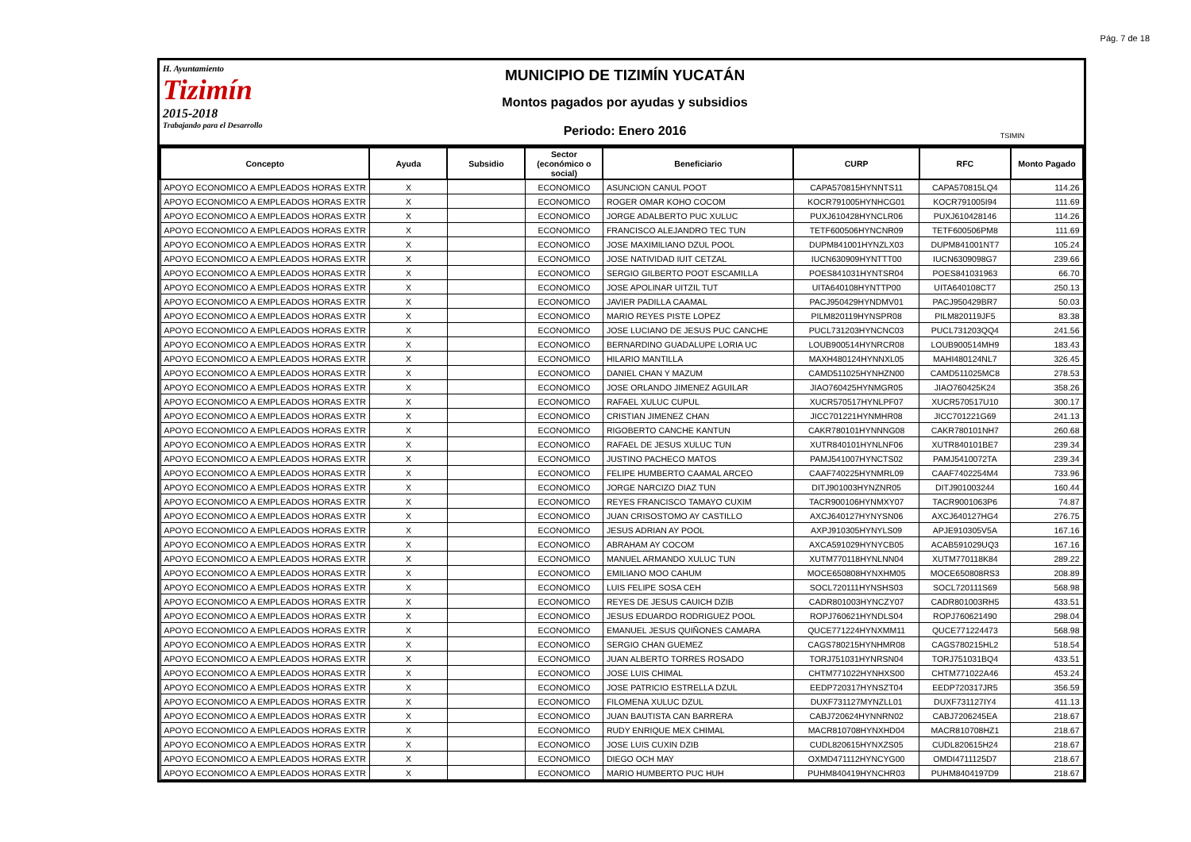Pág. 7 de 18
H. Ayuntamiento
Tizimín
2015-2018
Trabajando para el Desarrollo
MUNICIPIO DE TIZIMÍN YUCATÁN
Montos pagados por ayudas y subsidios
Periodo: Enero 2016
TSIMIN
| Concepto | Ayuda | Subsidio | Sector (económico o social) | Beneficiario | CURP | RFC | Monto Pagado |
| --- | --- | --- | --- | --- | --- | --- | --- |
| APOYO ECONOMICO A EMPLEADOS HORAS EXTR | X | | ECONOMICO | ASUNCION CANUL POOT | CAPA570815HYNNTS11 | CAPA570815LQ4 | 114.26 |
| APOYO ECONOMICO A EMPLEADOS HORAS EXTR | X | | ECONOMICO | ROGER OMAR KOHO COCOM | KOCR791005HYNHCG01 | KOCR791005I94 | 111.69 |
| APOYO ECONOMICO A EMPLEADOS HORAS EXTR | X | | ECONOMICO | JORGE ADALBERTO PUC XULUC | PUXJ610428HYNCLR06 | PUXJ610428146 | 114.26 |
| APOYO ECONOMICO A EMPLEADOS HORAS EXTR | X | | ECONOMICO | FRANCISCO ALEJANDRO TEC TUN | TETF600506HYNCNR09 | TETF600506PM8 | 111.69 |
| APOYO ECONOMICO A EMPLEADOS HORAS EXTR | X | | ECONOMICO | JOSE MAXIMILIANO DZUL POOL | DUPM841001HYNZLX03 | DUPM841001NT7 | 105.24 |
| APOYO ECONOMICO A EMPLEADOS HORAS EXTR | X | | ECONOMICO | JOSE NATIVIDAD IUIT CETZAL | IUCN630909HYNTTT00 | IUCN6309098G7 | 239.66 |
| APOYO ECONOMICO A EMPLEADOS HORAS EXTR | X | | ECONOMICO | SERGIO GILBERTO POOT ESCAMILLA | POES841031HYNTSR04 | POES841031963 | 66.70 |
| APOYO ECONOMICO A EMPLEADOS HORAS EXTR | X | | ECONOMICO | JOSE APOLINAR UITZIL TUT | UITA640108HYNTTP00 | UITA640108CT7 | 250.13 |
| APOYO ECONOMICO A EMPLEADOS HORAS EXTR | X | | ECONOMICO | JAVIER PADILLA CAAMAL | PACJ950429HYNDMV01 | PACJ950429BR7 | 50.03 |
| APOYO ECONOMICO A EMPLEADOS HORAS EXTR | X | | ECONOMICO | MARIO REYES PISTE LOPEZ | PILM820119HYNSPR08 | PILM820119JF5 | 83.38 |
| APOYO ECONOMICO A EMPLEADOS HORAS EXTR | X | | ECONOMICO | JOSE LUCIANO DE JESUS PUC CANCHE | PUCL731203HYNCNC03 | PUCL731203QQ4 | 241.56 |
| APOYO ECONOMICO A EMPLEADOS HORAS EXTR | X | | ECONOMICO | BERNARDINO GUADALUPE LORIA UC | LOUB900514HYNRCR08 | LOUB900514MH9 | 183.43 |
| APOYO ECONOMICO A EMPLEADOS HORAS EXTR | X | | ECONOMICO | HILARIO MANTILLA | MAXH480124HYNNXL05 | MAHI480124NL7 | 326.45 |
| APOYO ECONOMICO A EMPLEADOS HORAS EXTR | X | | ECONOMICO | DANIEL CHAN Y MAZUM | CAMD511025HYNHZN00 | CAMD511025MC8 | 278.53 |
| APOYO ECONOMICO A EMPLEADOS HORAS EXTR | X | | ECONOMICO | JOSE ORLANDO JIMENEZ AGUILAR | JIAO760425HYNMGR05 | JIAO760425K24 | 358.26 |
| APOYO ECONOMICO A EMPLEADOS HORAS EXTR | X | | ECONOMICO | RAFAEL XULUC CUPUL | XUCR570517HYNLPF07 | XUCR570517U10 | 300.17 |
| APOYO ECONOMICO A EMPLEADOS HORAS EXTR | X | | ECONOMICO | CRISTIAN JIMENEZ CHAN | JICC701221HYNMHR08 | JICC701221G69 | 241.13 |
| APOYO ECONOMICO A EMPLEADOS HORAS EXTR | X | | ECONOMICO | RIGOBERTO CANCHE KANTUN | CAKR780101HYNNNG08 | CAKR780101NH7 | 260.68 |
| APOYO ECONOMICO A EMPLEADOS HORAS EXTR | X | | ECONOMICO | RAFAEL DE JESUS XULUC TUN | XUTR840101HYNLNF06 | XUTR840101BE7 | 239.34 |
| APOYO ECONOMICO A EMPLEADOS HORAS EXTR | X | | ECONOMICO | JUSTINO PACHECO MATOS | PAMJ541007HYNCTS02 | PAMJ5410072TA | 239.34 |
| APOYO ECONOMICO A EMPLEADOS HORAS EXTR | X | | ECONOMICO | FELIPE HUMBERTO CAAMAL ARCEO | CAAF740225HYNMRL09 | CAAF7402254M4 | 733.96 |
| APOYO ECONOMICO A EMPLEADOS HORAS EXTR | X | | ECONOMICO | JORGE NARCIZO DIAZ TUN | DITJ901003HYNZNR05 | DITJ901003244 | 160.44 |
| APOYO ECONOMICO A EMPLEADOS HORAS EXTR | X | | ECONOMICO | REYES FRANCISCO TAMAYO CUXIM | TACR900106HYNMXY07 | TACR9001063P6 | 74.87 |
| APOYO ECONOMICO A EMPLEADOS HORAS EXTR | X | | ECONOMICO | JUAN CRISOSTOMO AY CASTILLO | AXCJ640127HYNYSN06 | AXCJ640127HG4 | 276.75 |
| APOYO ECONOMICO A EMPLEADOS HORAS EXTR | X | | ECONOMICO | JESUS ADRIAN AY POOL | AXPJ910305HYNYLS09 | APJE910305V5A | 167.16 |
| APOYO ECONOMICO A EMPLEADOS HORAS EXTR | X | | ECONOMICO | ABRAHAM AY COCOM | AXCA591029HYNYCB05 | ACAB591029UQ3 | 167.16 |
| APOYO ECONOMICO A EMPLEADOS HORAS EXTR | X | | ECONOMICO | MANUEL ARMANDO XULUC TUN | XUTM770118HYNLNN04 | XUTM770118K84 | 289.22 |
| APOYO ECONOMICO A EMPLEADOS HORAS EXTR | X | | ECONOMICO | EMILIANO MOO CAHUM | MOCE650808HYNXHM05 | MOCE650808RS3 | 208.89 |
| APOYO ECONOMICO A EMPLEADOS HORAS EXTR | X | | ECONOMICO | LUIS FELIPE SOSA CEH | SOCL720111HYNSHS03 | SOCL720111S69 | 568.98 |
| APOYO ECONOMICO A EMPLEADOS HORAS EXTR | X | | ECONOMICO | REYES DE JESUS CAUICH DZIB | CADR801003HYNCZY07 | CADR801003RH5 | 433.51 |
| APOYO ECONOMICO A EMPLEADOS HORAS EXTR | X | | ECONOMICO | JESUS EDUARDO RODRIGUEZ POOL | ROPJ760621HYNDLS04 | ROPJ760621490 | 298.04 |
| APOYO ECONOMICO A EMPLEADOS HORAS EXTR | X | | ECONOMICO | EMANUEL JESUS QUIÑONES CAMARA | QUCE771224HYNXMM11 | QUCE771224473 | 568.98 |
| APOYO ECONOMICO A EMPLEADOS HORAS EXTR | X | | ECONOMICO | SERGIO CHAN GUEMEZ | CAGS780215HYNHMR08 | CAGS780215HL2 | 518.54 |
| APOYO ECONOMICO A EMPLEADOS HORAS EXTR | X | | ECONOMICO | JUAN ALBERTO TORRES ROSADO | TORJ751031HYNRSN04 | TORJ751031BQ4 | 433.51 |
| APOYO ECONOMICO A EMPLEADOS HORAS EXTR | X | | ECONOMICO | JOSE LUIS CHIMAL | CHTM771022HYNHXS00 | CHTM771022A46 | 453.24 |
| APOYO ECONOMICO A EMPLEADOS HORAS EXTR | X | | ECONOMICO | JOSE PATRICIO ESTRELLA DZUL | EEDP720317HYNSZT04 | EEDP720317JR5 | 356.59 |
| APOYO ECONOMICO A EMPLEADOS HORAS EXTR | X | | ECONOMICO | FILOMENA XULUC DZUL | DUXF731127MYNZLL01 | DUXF731127IY4 | 411.13 |
| APOYO ECONOMICO A EMPLEADOS HORAS EXTR | X | | ECONOMICO | JUAN BAUTISTA CAN BARRERA | CABJ720624HYNNRN02 | CABJ7206245EA | 218.67 |
| APOYO ECONOMICO A EMPLEADOS HORAS EXTR | X | | ECONOMICO | RUDY ENRIQUE MEX CHIMAL | MACR810708HYNXHD04 | MACR810708HZ1 | 218.67 |
| APOYO ECONOMICO A EMPLEADOS HORAS EXTR | X | | ECONOMICO | JOSE LUIS CUXIN DZIB | CUDL820615HYNXZS05 | CUDL820615H24 | 218.67 |
| APOYO ECONOMICO A EMPLEADOS HORAS EXTR | X | | ECONOMICO | DIEGO OCH MAY | OXMD471112HYNCYG00 | OMDI4711125D7 | 218.67 |
| APOYO ECONOMICO A EMPLEADOS HORAS EXTR | X | | ECONOMICO | MARIO HUMBERTO PUC HUH | PUHM840419HYNCHR03 | PUHM8404197D9 | 218.67 |